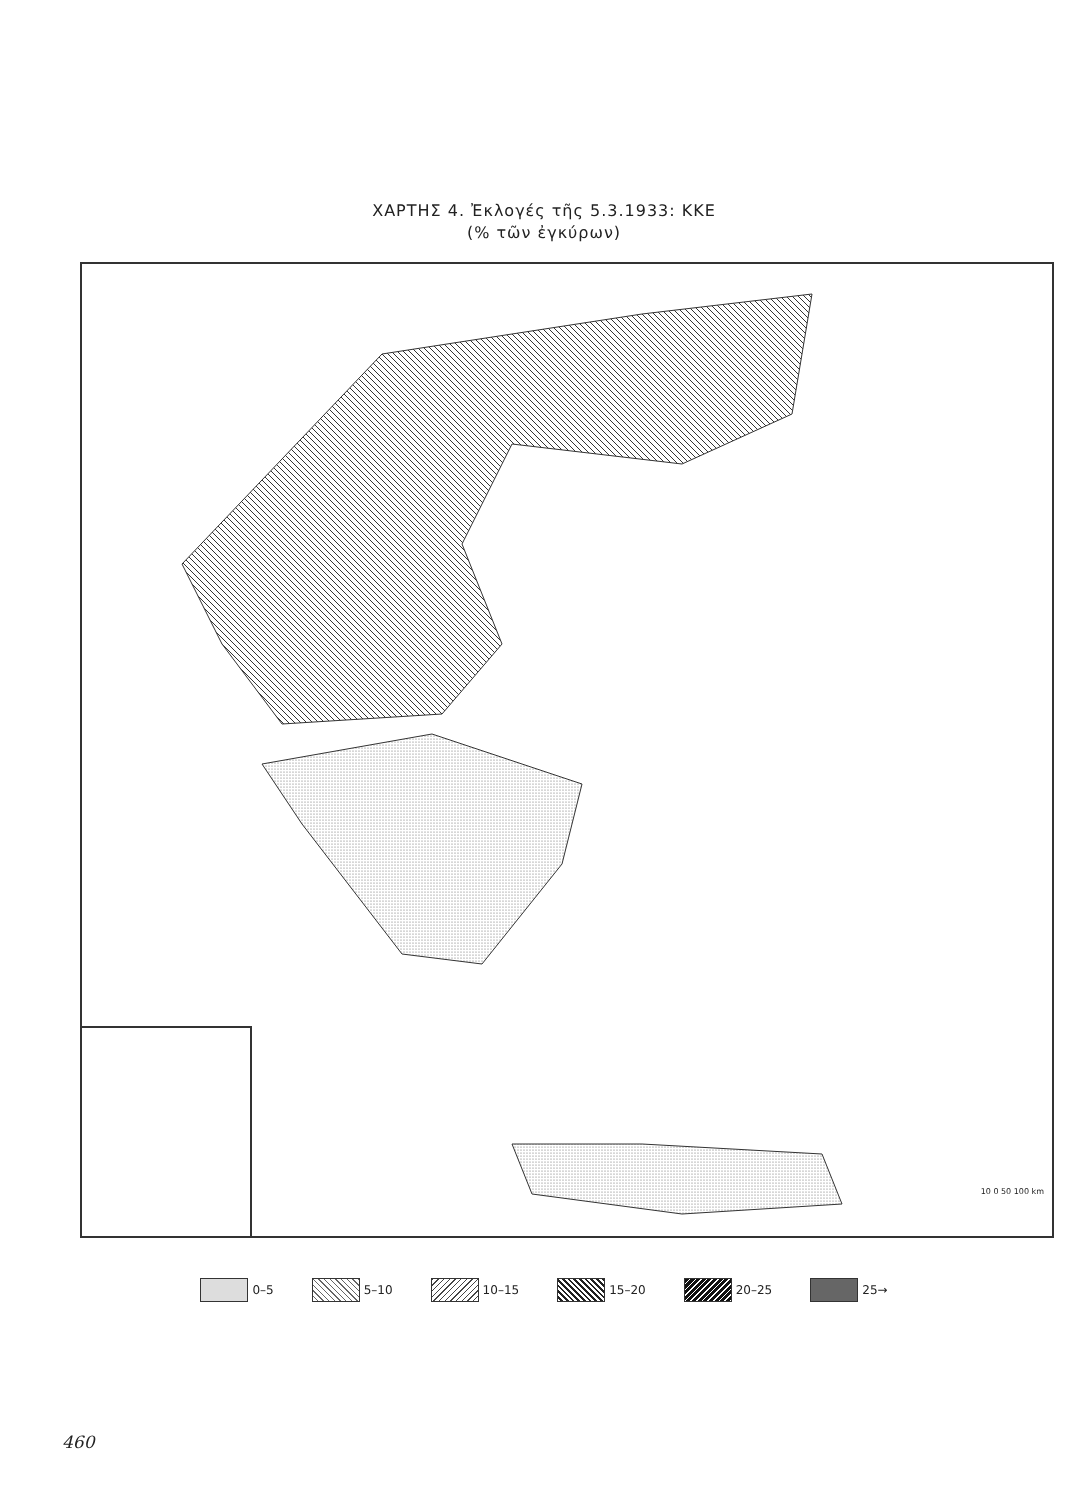ΧΑΡΤΗΣ 4. Ἐκλογές τῆς 5.3.1933: ΚΚΕ
(% τῶν ἐγκύρων)
10 0 50 100 km
0–5 5–10 10–15 15–20 20–25 25→
460